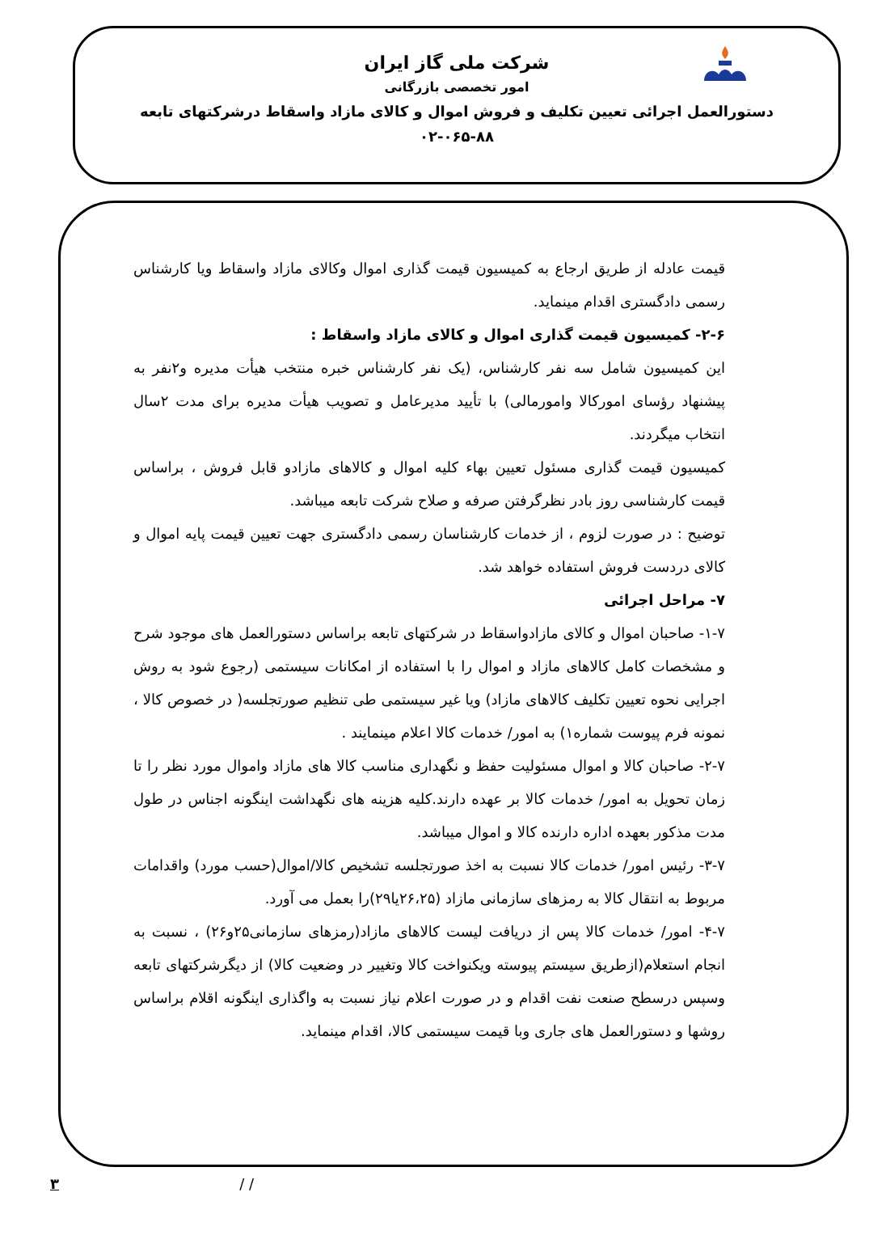شرکت ملی گاز ایران
امور تخصصی بازرگانی
دستورالعمل اجرائی تعیین تکلیف و فروش اموال و کالای مازاد واسقاط درشرکتهای تابعه
۰۲-۰۶۵-۸۸
قیمت عادله از طریق ارجاع به کمیسیون قیمت گذاری اموال وکالای مازاد واسقاط ویا کارشناس رسمی دادگستری اقدام مینماید.
۲-۶- کمیسیون قیمت گذاری اموال و کالای مازاد واسقاط :
این کمیسیون شامل سه نفر کارشناس، (یک نفر کارشناس خبره منتخب هیأت مدیره و۲نفر به پیشنهاد رؤسای امورکالا وامورمالی) با تأیید مدیرعامل و تصویب هیأت مدیره برای مدت ۲سال انتخاب میگردند.
کمیسیون قیمت گذاری مسئول تعیین بهاء کلیه اموال و کالاهای مازادو قابل فروش ، براساس قیمت کارشناسی روز بادر نظرگرفتن صرفه و صلاح شرکت تابعه میباشد.
توضیح : در صورت لزوم ، از خدمات کارشناسان رسمی دادگستری جهت تعیین قیمت پایه اموال و کالای دردست فروش استفاده خواهد شد.
۷- مراحل اجرائی
۱-۷- صاحبان اموال و کالای مازادواسقاط در شرکتهای تابعه براساس دستورالعمل های موجود شرح و مشخصات کامل کالاهای مازاد و اموال را با استفاده از امکانات سیستمی (رجوع شود به روش اجرایی نحوه تعیین تکلیف کالاهای مازاد) ویا غیر سیستمی طی تنظیم صورتجلسه( در خصوص کالا ، نمونه فرم پیوست شماره۱) به امور/ خدمات کالا اعلام مینمایند .
۲-۷- صاحبان کالا و اموال مسئولیت حفظ و نگهداری مناسب کالا های مازاد واموال مورد نظر را تا زمان تحویل به امور/ خدمات کالا بر عهده دارند.کلیه هزینه های نگهداشت اینگونه اجناس در طول مدت مذکور بعهده اداره دارنده کالا و اموال میباشد.
۳-۷- رئیس امور/ خدمات کالا نسبت به اخذ صورتجلسه تشخیص کالا/اموال(حسب مورد) واقدامات مربوط به انتقال کالا به رمزهای سازمانی مازاد (۲۶،۲۵یا۲۹)را بعمل می آورد.
۴-۷- امور/ خدمات کالا پس از دریافت لیست کالاهای مازاد(رمزهای سازمانی۲۵و۲۶) ، نسبت به انجام استعلام(ازطریق سیستم پیوسته ویکنواخت کالا وتغییر در وضعیت کالا) از دیگرشرکتهای تابعه وسپس درسطح صنعت نفت اقدام و در صورت اعلام نیاز نسبت به واگذاری اینگونه اقلام براساس روشها و دستورالعمل های جاری وبا قیمت سیستمی کالا، اقدام مینماید.
۳ / /